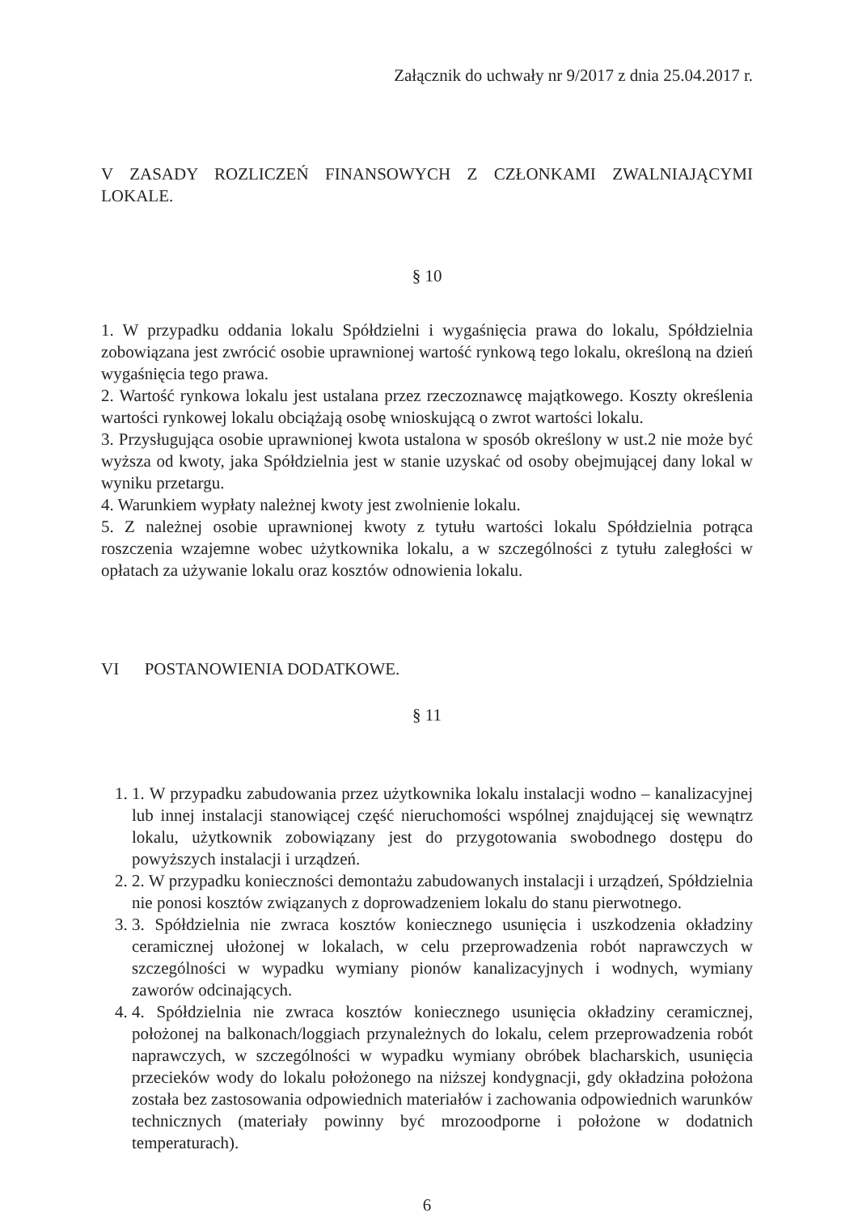Załącznik do uchwały nr 9/2017 z dnia 25.04.2017 r.
V ZASADY ROZLICZEŃ FINANSOWYCH Z CZŁONKAMI ZWALNIAJĄCYMI LOKALE.
§ 10
1. W przypadku oddania lokalu Spółdzielni i wygaśnięcia prawa do lokalu, Spółdzielnia zobowiązana jest zwrócić osobie uprawnionej wartość rynkową tego lokalu, określoną na dzień wygaśnięcia tego prawa.
2. Wartość rynkowa lokalu jest ustalana przez rzeczoznawcę majątkowego. Koszty określenia wartości rynkowej lokalu obciążają osobę wnioskującą o zwrot wartości lokalu.
3. Przysługująca osobie uprawnionej kwota ustalona w sposób określony w ust.2 nie może być wyższa od kwoty, jaka Spółdzielnia jest w stanie uzyskać od osoby obejmującej dany lokal w wyniku przetargu.
4. Warunkiem wypłaty należnej kwoty jest zwolnienie lokalu.
5. Z należnej osobie uprawnionej kwoty z tytułu wartości lokalu Spółdzielnia potrąca roszczenia wzajemne wobec użytkownika lokalu, a w szczególności z tytułu zaległości w opłatach za używanie lokalu oraz kosztów odnowienia lokalu.
VI POSTANOWIENIA DODATKOWE.
§ 11
1. 1. W przypadku zabudowania przez użytkownika lokalu instalacji wodno – kanalizacyjnej lub innej instalacji stanowiącej część nieruchomości wspólnej znajdującej się wewnątrz lokalu, użytkownik zobowiązany jest do przygotowania swobodnego dostępu do powyższych instalacji i urządzeń.
2. 2. W przypadku konieczności demontażu zabudowanych instalacji i urządzeń, Spółdzielnia nie ponosi kosztów związanych z doprowadzeniem lokalu do stanu pierwotnego.
3. 3. Spółdzielnia nie zwraca kosztów koniecznego usunięcia i uszkodzenia okładziny ceramicznej ułożonej w lokalach, w celu przeprowadzenia robót naprawczych w szczególności w wypadku wymiany pionów kanalizacyjnych i wodnych, wymiany zaworów odcinających.
4. 4. Spółdzielnia nie zwraca kosztów koniecznego usunięcia okładziny ceramicznej, położonej na balkonach/loggiach przynależnych do lokalu, celem przeprowadzenia robót naprawczych, w szczególności w wypadku wymiany obróbek blacharskich, usunięcia przecieków wody do lokalu położonego na niższej kondygnacji, gdy okładzina położona została bez zastosowania odpowiednich materiałów i zachowania odpowiednich warunków technicznych (materiały powinny być mrozoodporne i położone w dodatnich temperaturach).
6